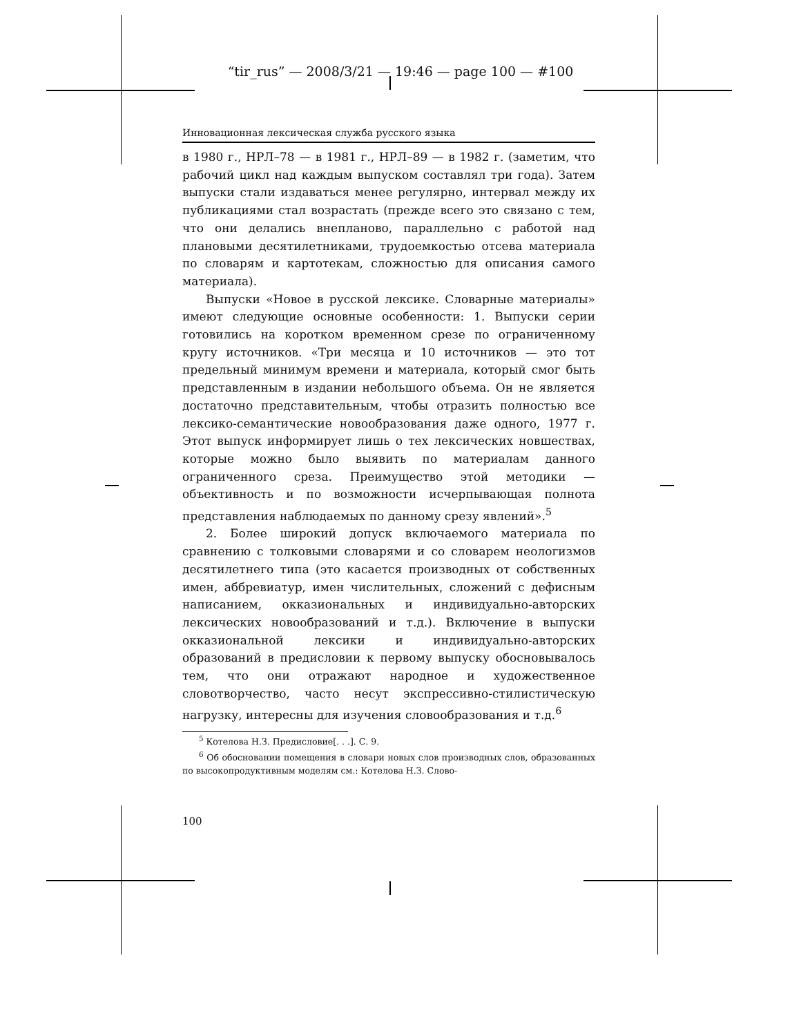“tir_rus” — 2008/3/21 — 19:46 — page 100 — #100
Инновационная лексическая служба русского языка
в 1980 г., НРЛ–78 — в 1981 г., НРЛ–89 — в 1982 г. (заметим, что рабочий цикл над каждым выпуском составлял три года). Затем выпуски стали издаваться менее регулярно, интервал между их публикациями стал возрастать (прежде всего это связано с тем, что они делались внепланово, параллельно с работой над плановыми десятилетниками, трудоемкостью отсева материала по словарям и картотекам, сложностью для описания самого материала).
Выпуски «Новое в русской лексике. Словарные материалы» имеют следующие основные особенности: 1. Выпуски серии готовились на коротком временном срезе по ограниченному кругу источников. «Три месяца и 10 источников — это тот предельный минимум времени и материала, который смог быть представленным в издании небольшого объема. Он не является достаточно представительным, чтобы отразить полностью все лексико-семантические новообразования даже одного, 1977 г. Этот выпуск информирует лишь о тех лексических новшествах, которые можно было выявить по материалам данного ограниченного среза. Преимущество этой методики — объективность и по возможности исчерпывающая полнота представления наблюдаемых по данному срезу явлений».<sup>5</sup>
2. Более широкий допуск включаемого материала по сравнению с толковыми словарями и со словарем неологизмов десятилетнего типа (это касается производных от собственных имен, аббревиатур, имен числительных, сложений с дефисным написанием, окказиональных и индивидуально-авторских лексических новообразований и т.д.). Включение в выпуски окказиональной лексики и индивидуально-авторских образований в предисловии к первому выпуску обосновывалось тем, что они отражают народное и художественное словотворчество, часто несут экспрессивно-стилистическую нагрузку, интересны для изучения словообразования и т.д.<sup>6</sup>
<sup>5</sup> Котелова Н.З. Предисловие[. . .]. С. 9.
<sup>6</sup> Об обосновании помещения в словари новых слов производных слов, образованных по высокопродуктивным моделям см.: Котелова Н.З. Слово-
100